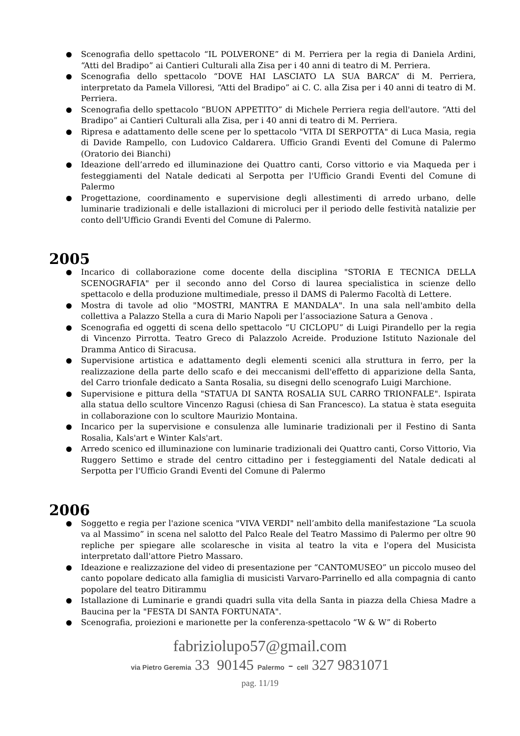Scenografia dello spettacolo “IL POLVERONE” di M. Perriera per la regia di Daniela Ardini, “Atti del Bradipo” ai Cantieri Culturali alla Zisa per i 40 anni di teatro di M. Perriera.
Scenografia dello spettacolo “DOVE HAI LASCIATO LA SUA BARCA” di M. Perriera, interpretato da Pamela Villoresi, “Atti del Bradipo” ai C. C. alla Zisa per i 40 anni di teatro di M. Perriera.
Scenografia dello spettacolo “BUON APPETITO” di Michele Perriera regia dell'autore. “Atti del Bradipo” ai Cantieri Culturali alla Zisa, per i 40 anni di teatro di M. Perriera.
Ripresa e adattamento delle scene per lo spettacolo "VITA DI SERPOTTA" di Luca Masia, regia di Davide Rampello, con Ludovico Caldarera. Ufficio Grandi Eventi del Comune di Palermo (Oratorio dei Bianchi)
Ideazione dell’arredo ed illuminazione dei Quattro canti, Corso vittorio e via Maqueda per i festeggiamenti del Natale dedicati al Serpotta per l'Ufficio Grandi Eventi del Comune di Palermo
Progettazione, coordinamento e supervisione degli allestimenti di arredo urbano, delle luminarie tradizionali e delle istallazioni di microluci per il periodo delle festività natalizie per conto dell'Ufficio Grandi Eventi del Comune di Palermo.
2005
Incarico di collaborazione come docente della disciplina "STORIA E TECNICA DELLA SCENOGRAFIA" per il secondo anno del Corso di laurea specialistica in scienze dello spettacolo e della produzione multimediale, presso il DAMS di Palermo Facoltà di Lettere.
Mostra di tavole ad olio "MOSTRI, MANTRA E MANDALA". In una sala nell'ambito della collettiva a Palazzo Stella a cura di Mario Napoli per l’associazione Satura a Genova .
Scenografia ed oggetti di scena dello spettacolo “U CICLOPU” di Luigi Pirandello per la regia di Vincenzo Pirrotta. Teatro Greco di Palazzolo Acreide. Produzione Istituto Nazionale del Dramma Antico di Siracusa.
Supervisione artistica e adattamento degli elementi scenici alla struttura in ferro, per la realizzazione della parte dello scafo e dei meccanismi dell'effetto di apparizione della Santa, del Carro trionfale dedicato a Santa Rosalia, su disegni dello scenografo Luigi Marchione.
Supervisione e pittura della "STATUA DI SANTA ROSALIA SUL CARRO TRIONFALE". Ispirata alla statua dello scultore Vincenzo Ragusi (chiesa di San Francesco). La statua è stata eseguita in collaborazione con lo scultore Maurizio Montaina.
Incarico per la supervisione e consulenza alle luminarie tradizionali per il Festino di Santa Rosalia, Kals'art e Winter Kals'art.
Arredo scenico ed illuminazione con luminarie tradizionali dei Quattro canti, Corso Vittorio, Via Ruggero Settimo e strade del centro cittadino per i festeggiamenti del Natale dedicati al Serpotta per l'Ufficio Grandi Eventi del Comune di Palermo
2006
Soggetto e regia per l'azione scenica "VIVA VERDI" nell’ambito della manifestazione “La scuola va al Massimo” in scena nel salotto del Palco Reale del Teatro Massimo di Palermo per oltre 90 repliche per spiegare alle scolaresche in visita al teatro la vita e l'opera del Musicista interpretato dall'attore Pietro Massaro.
Ideazione e realizzazione del video di presentazione per “CANTOMUSEO” un piccolo museo del canto popolare dedicato alla famiglia di musicisti Varvaro-Parrinello ed alla compagnia di canto popolare del teatro Ditirammu
Istallazione di Luminarie e grandi quadri sulla vita della Santa in piazza della Chiesa Madre a Baucina per la "FESTA DI SANTA FORTUNATA".
Scenografia, proiezioni e marionette per la conferenza-spettacolo “W & W” di Roberto
fabriziolupo57@gmail.com
via Pietro Geremia 33 90145 Palermo - cell 327 9831071
pag. 11/19